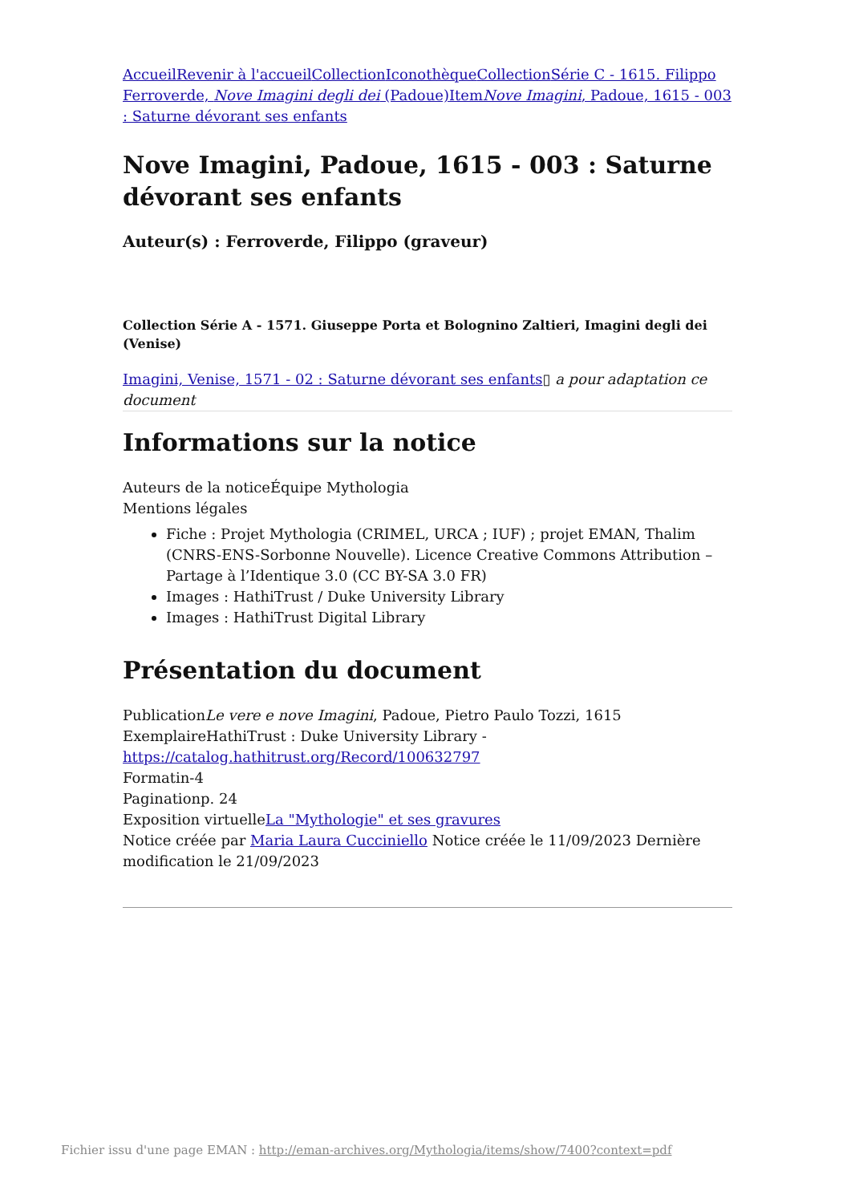Accueil Revenir à l'accueil Collection Iconothèque Collection Série C - 1615. Filippo Ferroverde, Nove Imagini degli dei (Padoue) Item Nove Imagini, Padoue, 1615 - 003 : Saturne dévorant ses enfants
Nove Imagini, Padoue, 1615 - 003 : Saturne dévorant ses enfants
Auteur(s) : Ferroverde, Filippo (graveur)
Collection Série A - 1571. Giuseppe Porta et Bolognino Zaltieri, Imagini degli dei (Venise)
Imagini, Venise, 1571 - 02 : Saturne dévorant ses enfants▯ a pour adaptation ce document
Informations sur la notice
Auteurs de la noticeÉquipe Mythologia
Mentions légales
Fiche : Projet Mythologia (CRIMEL, URCA ; IUF) ; projet EMAN, Thalim (CNRS-ENS-Sorbonne Nouvelle). Licence Creative Commons Attribution – Partage à l’Identique 3.0 (CC BY-SA 3.0 FR)
Images : HathiTrust / Duke University Library
Images : HathiTrust Digital Library
Présentation du document
PublicationLe vere e nove Imagini, Padoue, Pietro Paulo Tozzi, 1615
ExemplaireHathiTrust : Duke University Library - https://catalog.hathitrust.org/Record/100632797
Formatin-4
Paginationp. 24
Exposition virtuelleLa "Mythologie" et ses gravures
Notice créée par Maria Laura Cucciniello Notice créée le 11/09/2023 Dernière modification le 21/09/2023
Fichier issu d'une page EMAN : http://eman-archives.org/Mythologia/items/show/7400?context=pdf